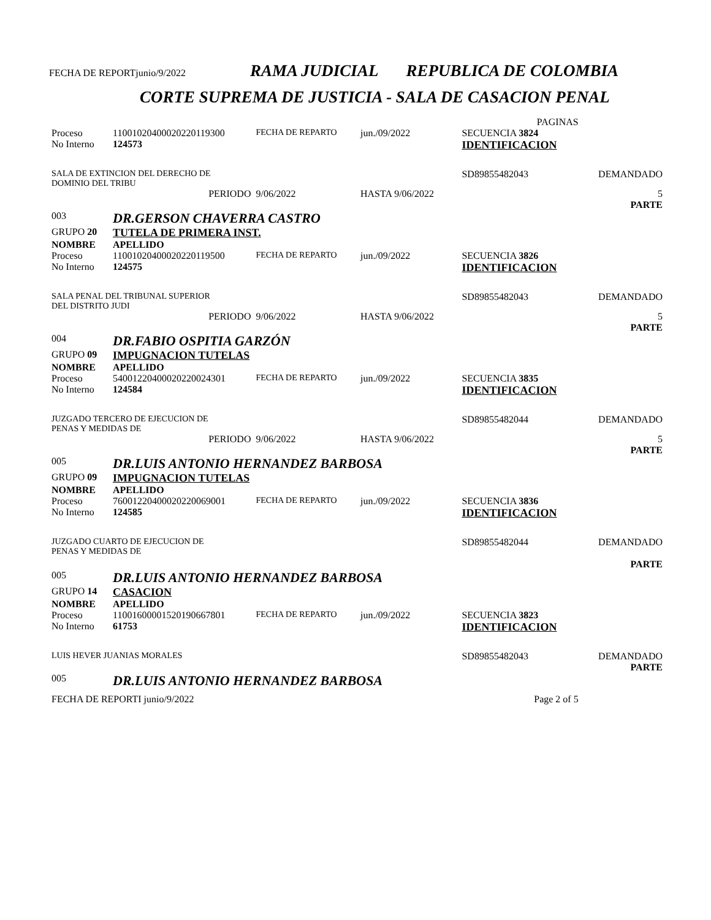FECHA DE REPORTjunio/9/2022 RAMA JUDICIAL REPUBLICA DE COLOMBIA
CORTE SUPREMA DE JUSTICIA - SALA DE CASACION PENAL
| | | | | | PAGINAS | |
| Proceso | 11001020400020220119300 | FECHA DE REPARTO | jun./09/2022 | | SECUENCIA 3824 | |
| No Interno | 124573 | | | | IDENTIFICACION | |
| SALA DE EXTINCION DEL DERECHO DE DOMINIO DEL TRIBU | | | | | SD89855482043 | DEMANDADO |
| | PERIODO | 9/06/2022 | HASTA 9/06/2022 | | | 5 PARTE |
| 003 | DR.GERSON CHAVERRA CASTRO | | | | | |
| GRUPO 20 | TUTELA DE PRIMERA INST. | | | | | |
| NOMBRE | APELLIDO | | | | | |
| Proceso | 11001020400020220119500 | FECHA DE REPARTO | jun./09/2022 | | SECUENCIA 3826 | |
| No Interno | 124575 | | | | IDENTIFICACION | |
| SALA PENAL DEL TRIBUNAL SUPERIOR DEL DISTRITO JUDI | | | | | SD89855482043 | DEMANDADO |
| | PERIODO | 9/06/2022 | HASTA 9/06/2022 | | | 5 PARTE |
| 004 | DR.FABIO OSPITIA GARZÓN | | | | | |
| GRUPO 09 | IMPUGNACION TUTELAS | | | | | |
| NOMBRE | APELLIDO | | | | | |
| Proceso | 54001220400020220024301 | FECHA DE REPARTO | jun./09/2022 | | SECUENCIA 3835 | |
| No Interno | 124584 | | | | IDENTIFICACION | |
| JUZGADO TERCERO DE EJECUCION DE PENAS Y MEDIDAS DE | | | | | SD89855482044 | DEMANDADO |
| | PERIODO | 9/06/2022 | HASTA 9/06/2022 | | | 5 PARTE |
| 005 | DR.LUIS ANTONIO HERNANDEZ BARBOSA | | | | | |
| GRUPO 09 | IMPUGNACION TUTELAS | | | | | |
| NOMBRE | APELLIDO | | | | | |
| Proceso | 76001220400020220069001 | FECHA DE REPARTO | jun./09/2022 | | SECUENCIA 3836 | |
| No Interno | 124585 | | | | IDENTIFICACION | |
| JUZGADO CUARTO DE EJECUCION DE PENAS Y MEDIDAS DE | | | | | SD89855482044 | DEMANDADO PARTE |
| 005 | DR.LUIS ANTONIO HERNANDEZ BARBOSA | | | | | |
| GRUPO 14 | CASACION | | | | | |
| NOMBRE | APELLIDO | | | | | |
| Proceso | 11001600001520190667801 | FECHA DE REPARTO | jun./09/2022 | | SECUENCIA 3823 | |
| No Interno | 61753 | | | | IDENTIFICACION | |
| LUIS HEVER JUANIAS MORALES | | | | | SD89855482043 | DEMANDADO PARTE |
| 005 | DR.LUIS ANTONIO HERNANDEZ BARBOSA | | | | | |
| FECHA DE REPORTI junio/9/2022 | | | | | Page 2 of 5 | |